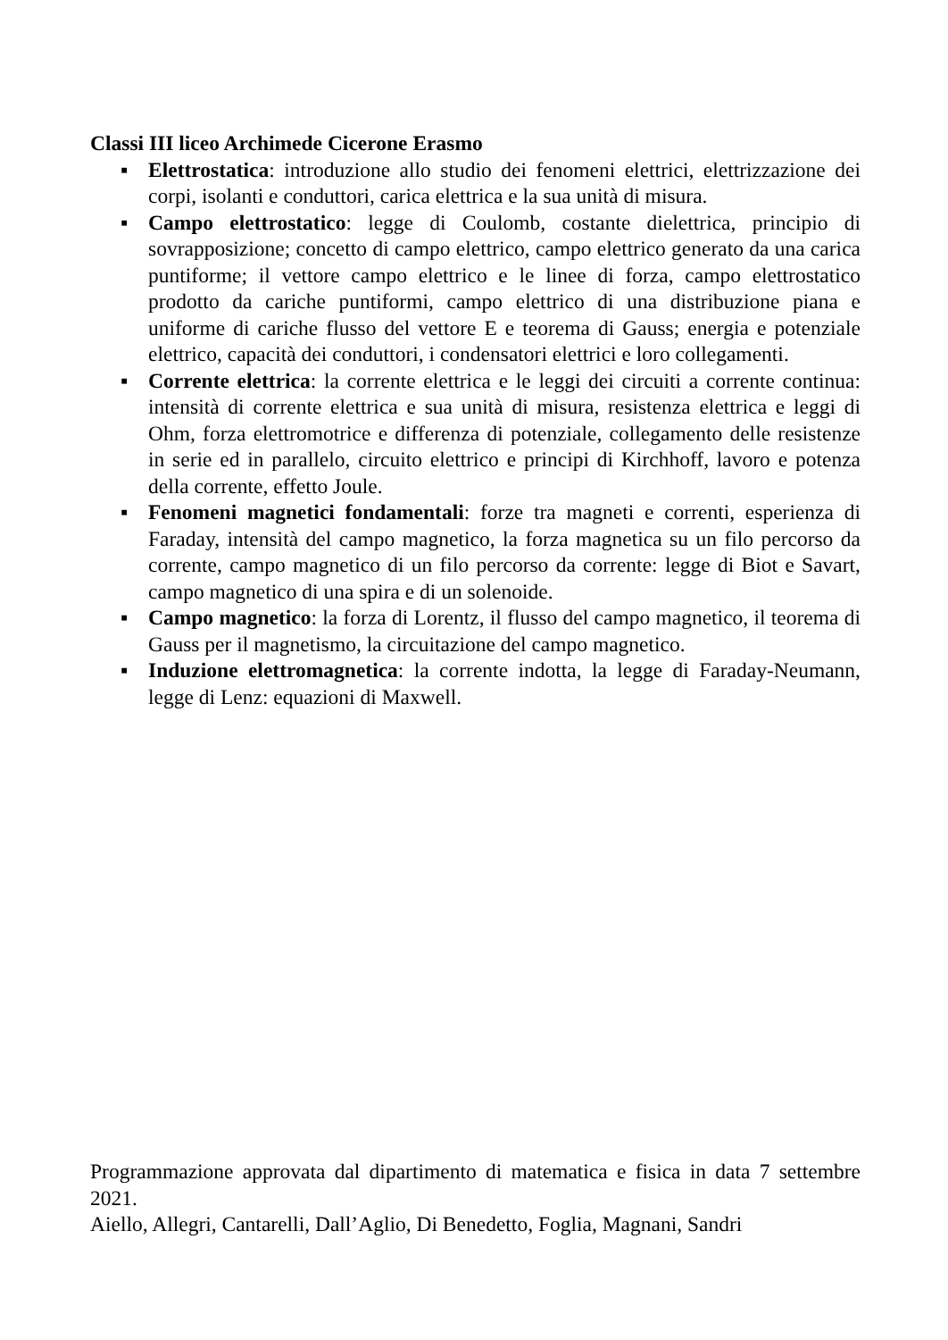Classi III liceo Archimede Cicerone Erasmo
▪ Elettrostatica: introduzione allo studio dei fenomeni elettrici, elettrizzazione dei corpi, isolanti e conduttori, carica elettrica e la sua unità di misura.
▪ Campo elettrostatico: legge di Coulomb, costante dielettrica, principio di sovrapposizione; concetto di campo elettrico, campo elettrico generato da una carica puntiforme; il vettore campo elettrico e le linee di forza, campo elettrostatico prodotto da cariche puntiformi, campo elettrico di una distribuzione piana e uniforme di cariche flusso del vettore E e teorema di Gauss; energia e potenziale elettrico, capacità dei conduttori, i condensatori elettrici e loro collegamenti.
▪ Corrente elettrica: la corrente elettrica e le leggi dei circuiti a corrente continua: intensità di corrente elettrica e sua unità di misura, resistenza elettrica e leggi di Ohm, forza elettromotrice e differenza di potenziale, collegamento delle resistenze in serie ed in parallelo, circuito elettrico e principi di Kirchhoff, lavoro e potenza della corrente, effetto Joule.
▪ Fenomeni magnetici fondamentali: forze tra magneti e correnti, esperienza di Faraday, intensità del campo magnetico, la forza magnetica su un filo percorso da corrente, campo magnetico di un filo percorso da corrente: legge di Biot e Savart, campo magnetico di una spira e di un solenoide.
▪ Campo magnetico: la forza di Lorentz, il flusso del campo magnetico, il teorema di Gauss per il magnetismo, la circuitazione del campo magnetico.
▪ Induzione elettromagnetica: la corrente indotta, la legge di Faraday-Neumann, legge di Lenz: equazioni di Maxwell.
Programmazione approvata dal dipartimento di matematica e fisica in data 7 settembre 2021.
Aiello, Allegri, Cantarelli, Dall’Aglio, Di Benedetto, Foglia, Magnani, Sandri